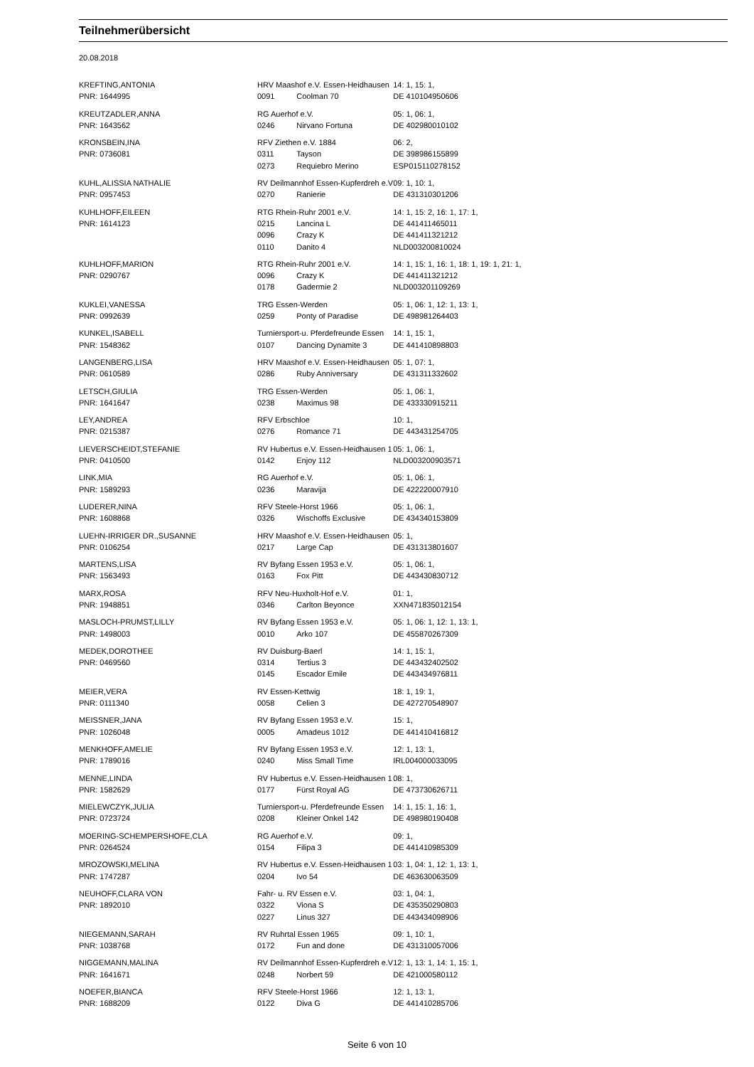Teilnehmerübersicht
20.08.2018
| KREFTING,ANTONIA | HRV Maashof e.V. Essen-Heidhausen | | 14: 1, 15: 1, |
| PNR: 1644995 | 0091 | Coolman 70 | DE 410104950606 |
| KREUTZADLER,ANNA | RG Auerhof e.V. | | 05: 1, 06: 1, |
| PNR: 1643562 | 0246 | Nirvano Fortuna | DE 402980010102 |
| KRONSBEIN,INA | RFV Ziethen e.V. 1884 | | 06: 2, |
| PNR: 0736081 | 0311 | Tayson | DE 398986155899 |
| | 0273 | Requiebro Merino | ESP015110278152 |
| KUHL,ALISSIA NATHALIE | RV Deilmannhof Essen-Kupferdreh e.V | | 09: 1, 10: 1, |
| PNR: 0957453 | 0270 | Ranierie | DE 431310301206 |
| KUHLHOFF,EILEEN | RTG Rhein-Ruhr 2001 e.V. | | 14: 1, 15: 2, 16: 1, 17: 1, |
| PNR: 1614123 | 0215 | Lancina L | DE 441411465011 |
| | 0096 | Crazy K | DE 441411321212 |
| | 0110 | Danito 4 | NLD003200810024 |
| KUHLHOFF,MARION | RTG Rhein-Ruhr 2001 e.V. | | 14: 1, 15: 1, 16: 1, 18: 1, 19: 1, 21: 1, |
| PNR: 0290767 | 0096 | Crazy K | DE 441411321212 |
| | 0178 | Gadermie 2 | NLD003201109269 |
| KUKLEI,VANESSA | TRG Essen-Werden | | 05: 1, 06: 1, 12: 1, 13: 1, |
| PNR: 0992639 | 0259 | Ponty of Paradise | DE 498981264403 |
| KUNKEL,ISABELL | Turniersport-u. Pferdefreunde Essen | | 14: 1, 15: 1, |
| PNR: 1548362 | 0107 | Dancing Dynamite 3 | DE 441410898803 |
| LANGENBERG,LISA | HRV Maashof e.V. Essen-Heidhausen | | 05: 1, 07: 1, |
| PNR: 0610589 | 0286 | Ruby Anniversary | DE 431311332602 |
| LETSCH,GIULIA | TRG Essen-Werden | | 05: 1, 06: 1, |
| PNR: 1641647 | 0238 | Maximus 98 | DE 433330915211 |
| LEY,ANDREA | RFV Erbschloe | | 10: 1, |
| PNR: 0215387 | 0276 | Romance 71 | DE 443431254705 |
| LIEVERSCHEIDT,STEFANIE | RV Hubertus e.V. Essen-Heidhausen 1 | | 05: 1, 06: 1, |
| PNR: 0410500 | 0142 | Enjoy 112 | NLD003200903571 |
| LINK,MIA | RG Auerhof e.V. | | 05: 1, 06: 1, |
| PNR: 1589293 | 0236 | Maravija | DE 422220007910 |
| LUDERER,NINA | RFV Steele-Horst 1966 | | 05: 1, 06: 1, |
| PNR: 1608868 | 0326 | Wischoffs Exclusive | DE 434340153809 |
| LUEHN-IRRIGER DR.,SUSANNE | HRV Maashof e.V. Essen-Heidhausen | | 05: 1, |
| PNR: 0106254 | 0217 | Large Cap | DE 431313801607 |
| MARTENS,LISA | RV Byfang Essen 1953 e.V. | | 05: 1, 06: 1, |
| PNR: 1563493 | 0163 | Fox Pitt | DE 443430830712 |
| MARX,ROSA | RFV Neu-Huxholt-Hof e.V. | | 01: 1, |
| PNR: 1948851 | 0346 | Carlton Beyonce | XXN471835012154 |
| MASLOCH-PRUMST,LILLY | RV Byfang Essen 1953 e.V. | | 05: 1, 06: 1, 12: 1, 13: 1, |
| PNR: 1498003 | 0010 | Arko 107 | DE 455870267309 |
| MEDEK,DOROTHEE | RV Duisburg-Baerl | | 14: 1, 15: 1, |
| PNR: 0469560 | 0314 | Tertius 3 | DE 443432402502 |
| | 0145 | Escador Emile | DE 443434976811 |
| MEIER,VERA | RV Essen-Kettwig | | 18: 1, 19: 1, |
| PNR: 0111340 | 0058 | Celien 3 | DE 427270548907 |
| MEISSNER,JANA | RV Byfang Essen 1953 e.V. | | 15: 1, |
| PNR: 1026048 | 0005 | Amadeus 1012 | DE 441410416812 |
| MENKHOFF,AMELIE | RV Byfang Essen 1953 e.V. | | 12: 1, 13: 1, |
| PNR: 1789016 | 0240 | Miss Small Time | IRL004000033095 |
| MENNE,LINDA | RV Hubertus e.V. Essen-Heidhausen 1 | | 08: 1, |
| PNR: 1582629 | 0177 | Fürst Royal AG | DE 473730626711 |
| MIELEWCZYK,JULIA | Turniersport-u. Pferdefreunde Essen | | 14: 1, 15: 1, 16: 1, |
| PNR: 0723724 | 0208 | Kleiner Onkel 142 | DE 498980190408 |
| MOERING-SCHEMPERSHOFE,CLA | RG Auerhof e.V. | | 09: 1, |
| PNR: 0264524 | 0154 | Filipa 3 | DE 441410985309 |
| MROZOWSKI,MELINA | RV Hubertus e.V. Essen-Heidhausen 1 | | 03: 1, 04: 1, 12: 1, 13: 1, |
| PNR: 1747287 | 0204 | Ivo 54 | DE 463630063509 |
| NEUHOFF,CLARA VON | Fahr- u. RV Essen e.V. | | 03: 1, 04: 1, |
| PNR: 1892010 | 0322 | Viona S | DE 435350290803 |
| | 0227 | Linus 327 | DE 443434098906 |
| NIEGEMANN,SARAH | RV Ruhrtal Essen 1965 | | 09: 1, 10: 1, |
| PNR: 1038768 | 0172 | Fun and done | DE 431310057006 |
| NIGGEMANN,MALINA | RV Deilmannhof Essen-Kupferdreh e.V | | 12: 1, 13: 1, 14: 1, 15: 1, |
| PNR: 1641671 | 0248 | Norbert 59 | DE 421000580112 |
| NOEFER,BIANCA | RFV Steele-Horst 1966 | | 12: 1, 13: 1, |
| PNR: 1688209 | 0122 | Diva G | DE 441410285706 |
Seite 6 von 10